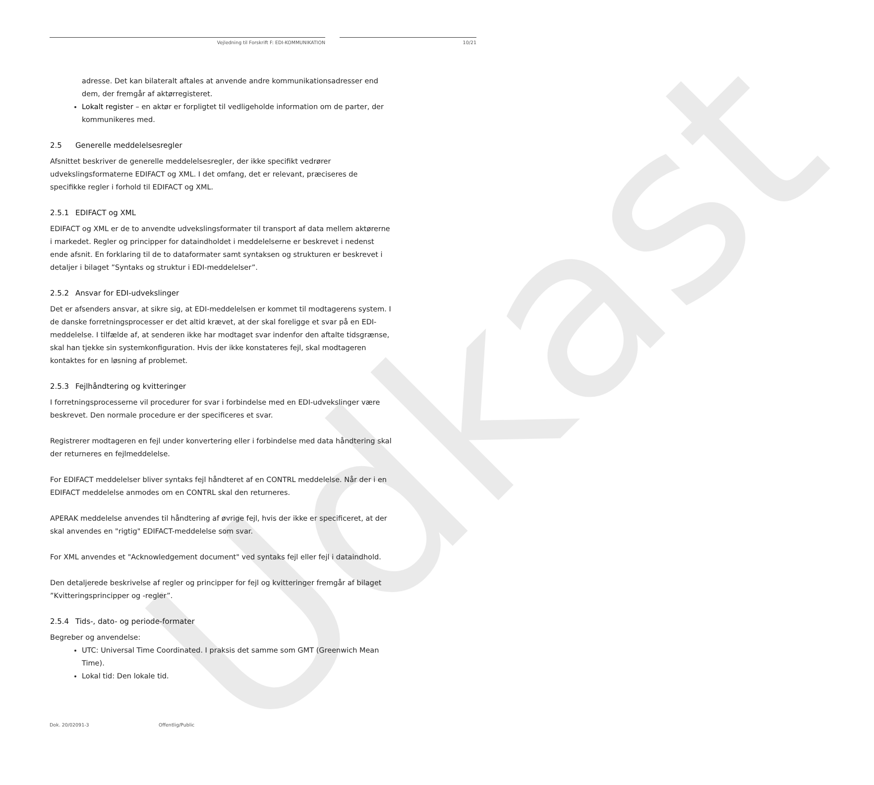Udkast
Vejledning til Forskrift F: EDI-KOMMUNIKATION 10/21
adresse. Det kan bilateralt aftales at anvende andre kommunikationsadresser end dem, der fremgår af aktørregisteret.
Lokalt register – en aktør er forpligtet til vedligeholde information om de parter, der kommunikeres med.
2.5 Generelle meddelelsesregler
Afsnittet beskriver de generelle meddelelsesregler, der ikke specifikt vedrører udvekslingsformaterne EDIFACT og XML. I det omfang, det er relevant, præciseres de specifikke regler i forhold til EDIFACT og XML.
2.5.1 EDIFACT og XML
EDIFACT og XML er de to anvendte udvekslingsformater til transport af data mellem aktørerne i markedet. Regler og principper for dataindholdet i meddelelserne er beskrevet i nedenst ende afsnit. En forklaring til de to dataformater samt syntaksen og strukturen er beskrevet i detaljer i bilaget ”Syntaks og struktur i EDI-meddelelser”.
2.5.2 Ansvar for EDI-udvekslinger
Det er afsenders ansvar, at sikre sig, at EDI-meddelelsen er kommet til modtagerens system. I de danske forretningsprocesser er det altid krævet, at der skal foreligge et svar på en EDI-meddelelse. I tilfælde af, at senderen ikke har modtaget svar indenfor den aftalte tidsgrænse, skal han tjekke sin systemkonfiguration. Hvis der ikke konstateres fejl, skal modtageren kontaktes for en løsning af problemet.
2.5.3 Fejlhåndtering og kvitteringer
I forretningsprocesserne vil procedurer for svar i forbindelse med en EDI-udvekslinger være beskrevet. Den normale procedure er der specificeres et svar.
Registrerer modtageren en fejl under konvertering eller i forbindelse med data håndtering skal der returneres en fejlmeddelelse.
For EDIFACT meddelelser bliver syntaks fejl håndteret af en CONTRL meddelelse. Når der i en EDIFACT meddelelse anmodes om en CONTRL skal den returneres.
APERAK meddelelse anvendes til håndtering af øvrige fejl, hvis der ikke er specificeret, at der skal anvendes en "rigtig" EDIFACT-meddelelse som svar.
For XML anvendes et "Acknowledgement document" ved syntaks fejl eller fejl i dataindhold.
Den detaljerede beskrivelse af regler og principper for fejl og kvitteringer fremgår af bilaget ”Kvitteringsprincipper og -regler”.
2.5.4 Tids-, dato- og periode-formater
Begreber og anvendelse:
UTC: Universal Time Coordinated. I praksis det samme som GMT (Greenwich Mean Time).
Lokal tid: Den lokale tid.
Dok. 20/02091-3 Offentlig/Public